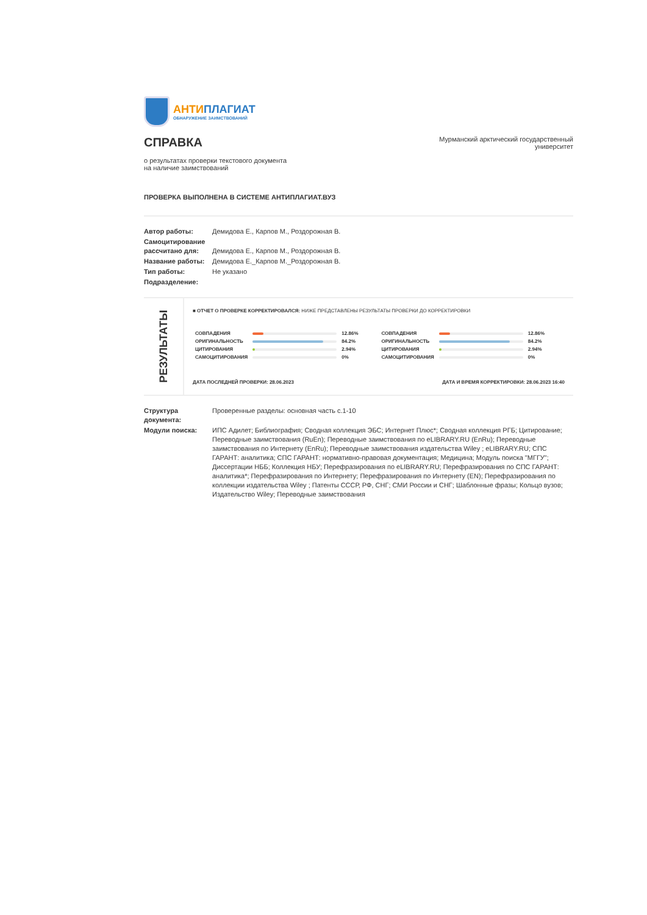АНТИ ПЛАГИАТ
ОБНАРУЖЕНИЕ ЗАИМСТВОВАНИЙ
СПРАВКА
о результатах проверки текстового документа
на наличие заимствований
Мурманский арктический государственный университет
ПРОВЕРКА ВЫПОЛНЕНА В СИСТЕМЕ АНТИПЛАГИАТ.ВУЗ
| Автор работы: | Демидова Е., Карпов М., Роздорожная В. |
| Самоцитирование рассчитано для: | Демидова Е., Карпов М., Роздорожная В. |
| Название работы: | Демидова Е._Карпов М._Роздорожная В. |
| Тип работы: | Не указано |
| Подразделение: | |
РЕЗУЛЬТАТЫ
■ ОТЧЕТ О ПРОВЕРКЕ КОРРЕКТИРОВАЛСЯ: НИЖЕ ПРЕДСТАВЛЕНЫ РЕЗУЛЬТАТЫ ПРОВЕРКИ ДО КОРРЕКТИРОВКИ
| СОВПАДЕНИЯ | | 12.86% |
| ОРИГИНАЛЬНОСТЬ | | 84.2% |
| ЦИТИРОВАНИЯ | | 2.94% |
| САМОЦИТИРОВАНИЯ | | 0% |
| СОВПАДЕНИЯ | | 12.86% |
| ОРИГИНАЛЬНОСТЬ | | 84.2% |
| ЦИТИРОВАНИЯ | | 2.94% |
| САМОЦИТИРОВАНИЯ | | 0% |
ДАТА ПОСЛЕДНЕЙ ПРОВЕРКИ: 28.06.2023 ДАТА И ВРЕМЯ КОРРЕКТИРОВКИ: 28.06.2023 16:40
| Структура документа: | Проверенные разделы: основная часть с.1-10 |
| Модули поиска: | ИПС Адилет; Библиография; Сводная коллекция ЭБС; Интернет Плюс*; Сводная коллекция РГБ; Цитирование; Переводные заимствования (RuEn); Переводные заимствования по eLIBRARY.RU (EnRu); Переводные заимствования по Интернету (EnRu); Переводные заимствования издательства Wiley ; eLIBRARY.RU; СПС ГАРАНТ: аналитика; СПС ГАРАНТ: нормативно-правовая документация; Медицина; Модуль поиска "МГГУ"; Диссертации НББ; Коллекция НБУ; Перефразирования по eLIBRARY.RU; Перефразирования по СПС ГАРАНТ: аналитика*; Перефразирования по Интернету; Перефразирования по Интернету (EN); Перефразирования по коллекции издательства Wiley ; Патенты СССР, РФ, СНГ; СМИ России и СНГ; Шаблонные фразы; Кольцо вузов; Издательство Wiley; Переводные заимствования |